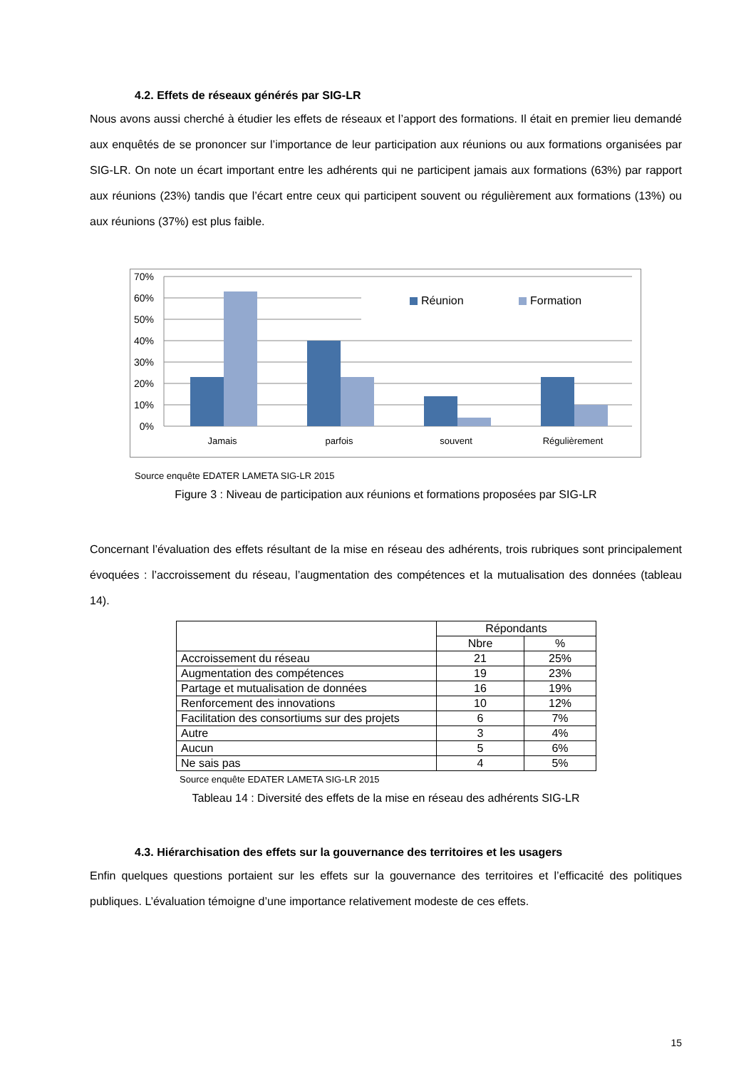4.2. Effets de réseaux générés par SIG-LR
Nous avons aussi cherché à étudier les effets de réseaux et l’apport des formations. Il était en premier lieu demandé aux enquêtés de se prononcer sur l’importance de leur participation aux réunions ou aux formations organisées par SIG-LR. On note un écart important entre les adhérents qui ne participent jamais aux formations (63%) par rapport aux réunions (23%) tandis que l’écart entre ceux qui participent souvent ou régulièrement aux formations (13%) ou aux réunions (37%) est plus faible.
70%
60%
50%
40%
30%
20%
10%
0%
Jamais
parfois
souvent
Régulièrement
Réunion
Formation
Source enquête EDATER LAMETA SIG-LR 2015
Figure 3 : Niveau de participation aux réunions et formations proposées par SIG-LR
Concernant l’évaluation des effets résultant de la mise en réseau des adhérents, trois rubriques sont principalement évoquées : l’accroissement du réseau, l’augmentation des compétences et la mutualisation des données (tableau 14).
| | Répondants | |
| --- | --- | --- |
| | Nbre | % |
| Accroissement du réseau | 21 | 25% |
| Augmentation des compétences | 19 | 23% |
| Partage et mutualisation de données | 16 | 19% |
| Renforcement des innovations | 10 | 12% |
| Facilitation des consortiums sur des projets | 6 | 7% |
| Autre | 3 | 4% |
| Aucun | 5 | 6% |
| Ne sais pas | 4 | 5% |
Source enquête EDATER LAMETA SIG-LR 2015
Tableau 14 : Diversité des effets de la mise en réseau des adhérents SIG-LR
4.3. Hiérarchisation des effets sur la gouvernance des territoires et les usagers
Enfin quelques questions portaient sur les effets sur la gouvernance des territoires et l’efficacité des politiques publiques. L’évaluation témoigne d’une importance relativement modeste de ces effets.
15